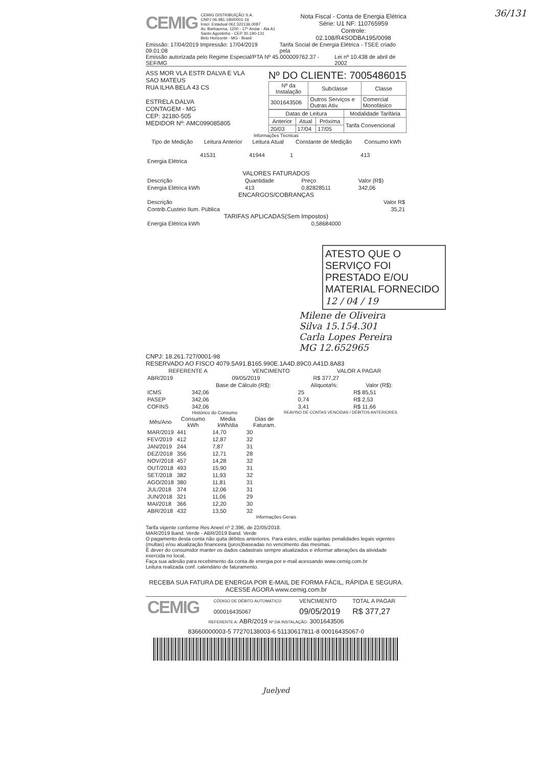36/131
CEMIG
CEMIG DISTRIBUIÇÃO S.A.
CNPJ 06.981.180/0001-16
Inscr. Estadual 062.322136.0087
Av. Barbacena, 1200 - 17º Andar - Ala A1
Santo Agostinho - CEP 30.190-131
Belo Horizonte - MG - Brasil
Nota Fiscal - Conta de Energia Elétrica
Série: U1 NF: 110765959
Controle:
02.108/R4SODBA195/0098
Emissão: 17/04/2019 Impressão: 17/04/2019 09:01:08 Tarifa Social de Energia Elétrica - TSEE criado pela
Emissão autorizada pelo Regime Especial/PTA Nº 45.000009762.37 - SEF/MG Lei nº 10.438 de abril de 2002
ASS MOR VLA ESTR DALVA E VLA
SAO MATEUS
RUA ILHA BELA 43 CS
ESTRELA DALVA
CONTAGEM - MG
CEP: 32180-505
MEDIDOR Nº: AMC099085805
Nº DO CLIENTE: 7005486015
| Nº da Instalação | Subclasse | Classe |
| --- | --- | --- |
| 3001643506 | Outros Serviços e Outras Ativ. | Comercial Monofásico |
| Datas de Leitura | | | Modalidade Tarifária |
| --- | --- | --- | --- |
| Anterior | Atual | Próxima | Tarifa Convencional |
| 20/03 | 17/04 | 17/05 | |
Informações Técnicas
| Tipo de Medição | Leitura Anterior | Leitura Atual | Constante de Medição | Consumo kWh |
| --- | --- | --- | --- | --- |
| Energia Elétrica | 41531 | 41944 | 1 | 413 |
VALORES FATURADOS
| Descrição | Quantidade | Preço | Valor (R$) |
| Energia Elétrica kWh | 413 | 0,82828511 | 342,06 |
ENCARGOS/COBRANÇAS
| Descrição | Valor R$ |
| Contrib.Custeio Ilum. Pública | 35,21 |
TARIFAS APLICADAS(Sem Impostos)
| Energia Elétrica kWh | 0,58684000 |
ATESTO QUE O SERVIÇO FOI PRESTADO E/OU MATERIAL FORNECIDO
12 / 04 / 19
Milene de Oliveira Silva 15.154.301
Carla Lopes Pereira MG 12.652965
CNPJ: 18.261.727/0001-98
RESERVADO AO FISCO 4079.5A91.B165.990E.1A4D.89C0.A41D.8A83
| REFERENTE A | VENCIMENTO | VALOR A PAGAR |
| --- | --- | --- |
| ABR/2019 | 09/05/2019 | R$ 377,27 |
| | Base de Cálculo (R$): | Alíquota%: | Valor (R$): |
| --- | --- | --- | --- |
| ICMS | 342,06 | 25 | R$ 85,51 |
| PASEP | 342,06 | 0,74 | R$ 2,53 |
| COFINS | 342,06 | 3,41 | R$ 11,66 |
Histórico do Consumo
| Mês/Ano | Consumo kWh | Media kWh/dia | Dias de Faturam. |
| --- | --- | --- | --- |
| MAR/2019 | 441 | 14,70 | 30 |
| FEV/2019 | 412 | 12,87 | 32 |
| JAN/2019 | 244 | 7,87 | 31 |
| DEZ/2018 | 356 | 12,71 | 28 |
| NOV/2018 | 457 | 14,28 | 32 |
| OUT/2018 | 493 | 15,90 | 31 |
| SET/2018 | 382 | 11,93 | 32 |
| AGO/2018 | 380 | 11,81 | 31 |
| JUL/2018 | 374 | 12,06 | 31 |
| JUN/2018 | 321 | 11,06 | 29 |
| MAI/2018 | 366 | 12,20 | 30 |
| ABR/2018 | 432 | 13,50 | 32 |
REAVISO DE CONTAS VENCIDAS / DÉBITOS ANTERIORES
Informações Gerais
Tarifa vigente conforme Res Aneel nº 2.396, de 22/05/2018.
MAR/2019 Band. Verde - ABR/2019 Band. Verde
O pagamento desta conta não quita débitos anteriores. Para estes, estão sujeitas penalidades legais vigentes (multas) e/ou atualização financeira (juros)baseadas no vencimento das mesmas.
É dever do consumidor manter os dados cadastrais sempre atualizados e informar alterações da atividade exercida no local.
Faça sua adesão para recebimento da conta de energia por e-mail acessando www.cemig.com.br
Leitura realizada conf. calendário de faturamento.
RECEBA SUA FATURA DE ENERGIA POR E-MAIL DE FORMA FÁCIL, RÁPIDA E SEGURA.
ACESSE AGORA www.cemig.com.br
| CEMIG | CÓDIGO DE DÉBITO AUTOMÁTICO | VENCIMENTO | TOTAL A PAGAR |
| | 000016435067 | 09/05/2019 | R$ 377,27 |
REFERENTE A: ABR/2019 Nº DA INSTALAÇÃO: 3001643506
83660000003-5 77270138003-6 51130617811-8 00016435067-0
Juelyed